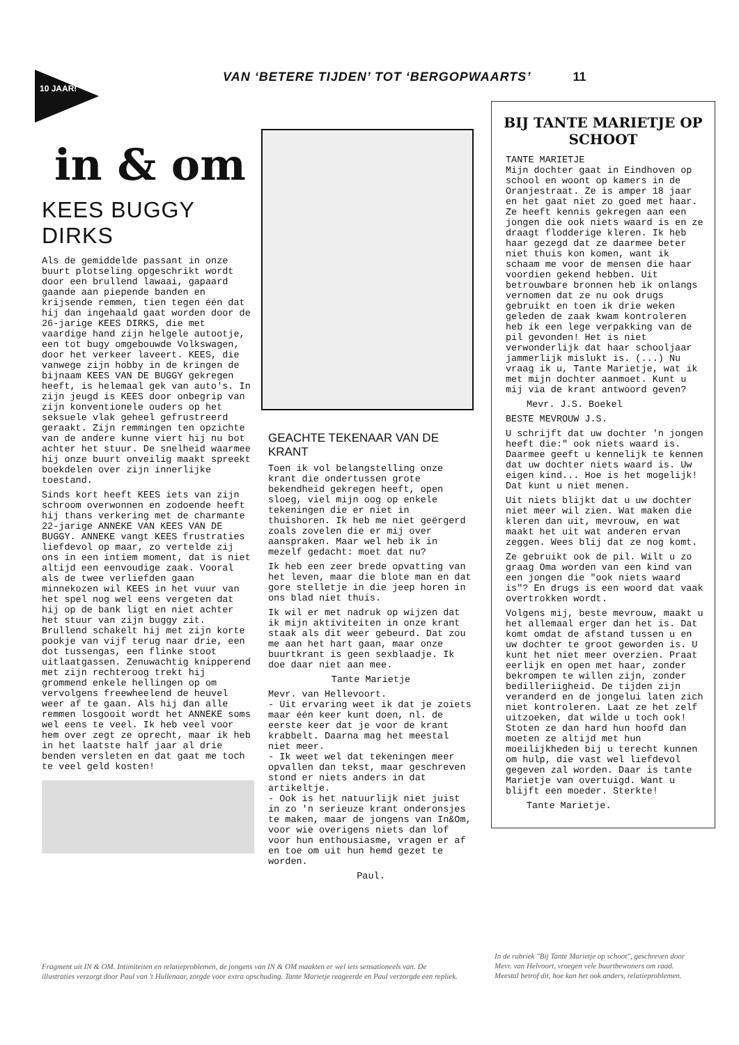10 JAAR!
VAN ‘BETERE TIJDEN’ TOT ‘BERGOPWAARTS’ 11
in & om
KEES BUGGY DIRKS
Als de gemiddelde passant in onze buurt plotseling opgeschrikt wordt door een brullend lawaai, gapaard gaande aan piepende banden en krijsende remmen, tien tegen één dat hij dan ingehaald gaat worden door de 26-jarige KEES DIRKS, die met vaardige hand zijn helgele autootje, een tot bugy omgebouwde Volkswagen, door het verkeer laveert. KEES, die vanwege zijn hobby in de kringen de bijnaam KEES VAN DE BUGGY gekregen heeft, is helemaal gek van auto's. In zijn jeugd is KEES door onbegrip van zijn konventionele ouders op het seksuele vlak geheel gefrustreerd geraakt. Zijn remmingen ten opzichte van de andere kunne viert hij nu bot achter het stuur. De snelheid waarmee hij onze buurt onveilig maakt spreekt boekdelen over zijn innerlijke toestand.
Sinds kort heeft KEES iets van zijn schroom overwonnen en zodoende heeft hij thans verkering met de charmante 22-jarige ANNEKE VAN KEES VAN DE BUGGY. ANNEKE vangt KEES frustraties liefdevol op maar, zo vertelde zij ons in een intiem moment, dat is niet altijd een eenvoudige zaak. Vooral als de twee verliefden gaan minnekozen wil KEES in het vuur van het spel nog wel eens vergeten dat hij op de bank ligt en niet achter het stuur van zijn buggy zit. Brullend schakelt hij met zijn korte pookje van vijf terug naar drie, een dot tussengas, een flinke stoot uitlaatgassen. Zenuwachtig knipperend met zijn rechteroog trekt hij grommend enkele hellingen op om vervolgens freewheelend de heuvel weer af te gaan. Als hij dan alle remmen losgooit wordt het ANNEKE soms wel eens te veel. Ik heb veel voor hem over zegt ze oprecht, maar ik heb in het laatste half jaar al drie benden versleten en dat gaat me toch te veel geld kosten!
GEACHTE TEKENAAR VAN DE KRANT
Toen ik vol belangstelling onze krant die ondertussen grote bekendheid gekregen heeft, open sloeg, viel mijn oog op enkele tekeningen die er niet in thuishoren. Ik heb me niet geërgerd zoals zovelen die er mij over aanspraken. Maar wel heb ik in mezelf gedacht: moet dat nu?
Ik heb een zeer brede opvatting van het leven, maar die blote man en dat gore stelletje in die jeep horen in ons blad niet thuis.
Ik wil er met nadruk op wijzen dat ik mijn aktiviteiten in onze krant staak als dit weer gebeurd. Dat zou me aan het hart gaan, maar onze buurtkrant is geen sexblaadje. Ik doe daar niet aan mee.
Tante Marietje
Mevr. van Hellevoort.
- Uit ervaring weet ik dat je zoiets maar één keer kunt doen, nl. de eerste keer dat je voor de krant krabbelt. Daarna mag het meestal niet meer.
- Ik weet wel dat tekeningen meer opvallen dan tekst, maar geschreven stond er niets anders in dat artikeltje.
- Ook is het natuurlijk niet juist in zo 'n serieuze krant onderonsjes te maken, maar de jongens van In&Om, voor wie overigens niets dan lof voor hun enthousiasme, vragen er af en toe om uit hun hemd gezet te worden.
Paul.
BIJ TANTE MARIETJE OP SCHOOT
TANTE MARIETJE
Mijn dochter gaat in Eindhoven op school en woont op kamers in de Oranjestraat. Ze is amper 18 jaar en het gaat niet zo goed met haar. Ze heeft kennis gekregen aan een jongen die ook niets waard is en ze draagt flodderige kleren. Ik heb haar gezegd dat ze daarmee beter niet thuis kon komen, want ik schaam me voor de mensen die haar voordien gekend hebben. Uit betrouwbare bronnen heb ik onlangs vernomen dat ze nu ook drugs gebruikt en toen ik drie weken geleden de zaak kwam kontroleren heb ik een lege verpakking van de pil gevonden! Het is niet verwonderlijk dat haar schooljaar jammerlijk mislukt is. (...) Nu vraag ik u, Tante Marietje, wat ik met mijn dochter aanmoet. Kunt u mij via de krant antwoord geven?
Mevr. J.S. Boekel
BESTE MEVROUW J.S.
U schrijft dat uw dochter 'n jongen heeft die:" ook niets waard is. Daarmee geeft u kennelijk te kennen dat uw dochter niets waard is. Uw eigen kind... Hoe is het mogelijk! Dat kunt u niet menen.
Uit niets blijkt dat u uw dochter niet meer wil zien. Wat maken die kleren dan uit, mevrouw, en wat maakt het uit wat anderen ervan zeggen. Wees blij dat ze nog komt.
Ze gebruikt ook de pil. Wilt u zo graag Oma worden van een kind van een jongen die "ook niets waard is"? En drugs is een woord dat vaak overtrokken wordt.
Volgens mij, beste mevrouw, maakt u het allemaal erger dan het is. Dat komt omdat de afstand tussen u en uw dochter te groot geworden is. U kunt het niet meer overzien. Praat eerlijk en open met haar, zonder bekrompen te willen zijn, zonder bedilleriigheid. De tijden zijn veranderd en de jongelui laten zich niet kontroleren. Laat ze het zelf uitzoeken, dat wilde u toch ook! Stoten ze dan hard hun hoofd dan moeten ze altijd met hun moeilijkheden bij u terecht kunnen om hulp, die vast wel liefdevol gegeven zal worden. Daar is tante Marietje van overtuigd. Want u blijft een moeder. Sterkte!
Tante Marietje.
Fragment uit IN & OM. Intimiteiten en relatieproblemen, de jongens van IN & OM maakten er wel iets sensationeels van. De illustraties verzorgt door Paul van 't Hullenaar, zorgde voor extra opschuding. Tante Marietje reageerde en Paul verzorgde een repliek.
In de rubriek "Bij Tante Marietje op schoot", geschreven door Mevr. van Helvoort, vroegen vele buurtbewoners om raad. Meestal betrof dit, hoe kan het ook anders, relatieproblemen.